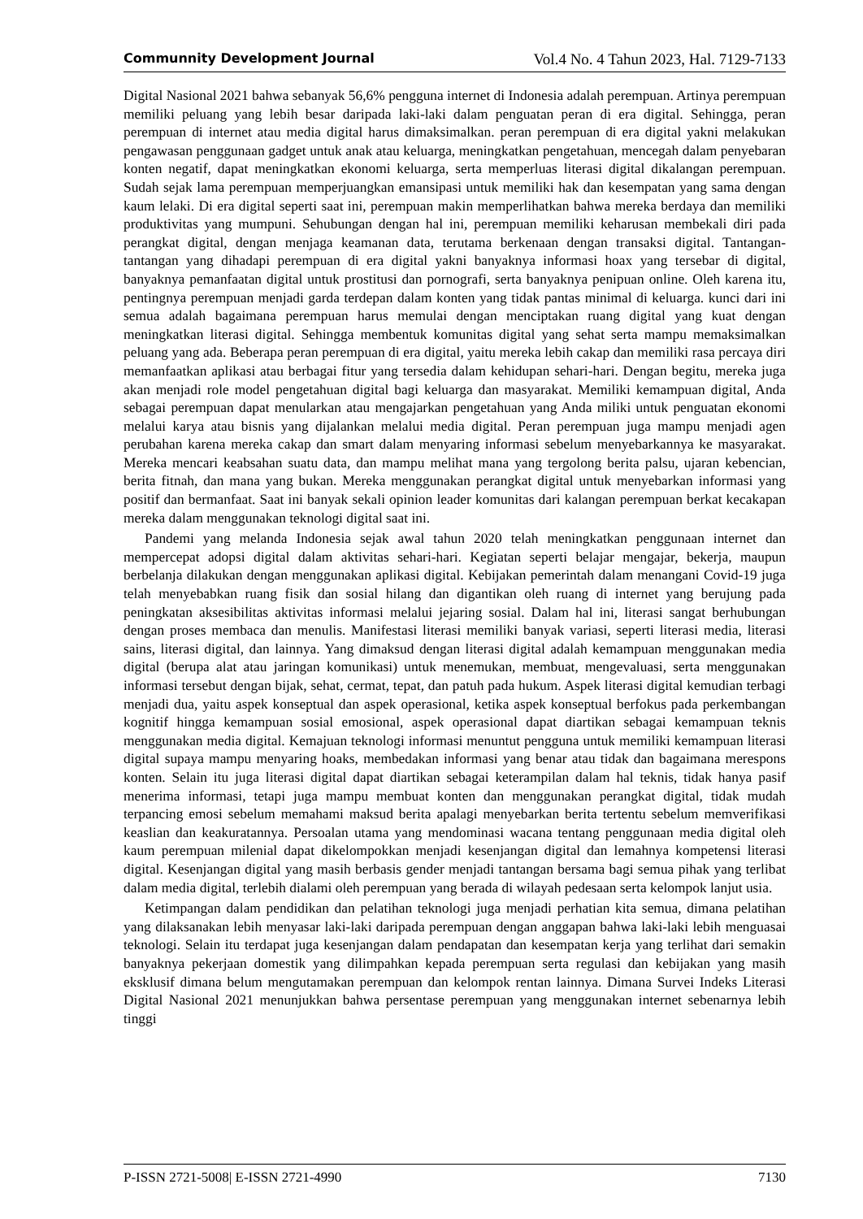Communnity Development Journal Vol.4 No. 4 Tahun 2023, Hal. 7129-7133
Digital Nasional 2021 bahwa sebanyak 56,6% pengguna internet di Indonesia adalah perempuan. Artinya perempuan memiliki peluang yang lebih besar daripada laki-laki dalam penguatan peran di era digital. Sehingga, peran perempuan di internet atau media digital harus dimaksimalkan. peran perempuan di era digital yakni melakukan pengawasan penggunaan gadget untuk anak atau keluarga, meningkatkan pengetahuan, mencegah dalam penyebaran konten negatif, dapat meningkatkan ekonomi keluarga, serta memperluas literasi digital dikalangan perempuan. Sudah sejak lama perempuan memperjuangkan emansipasi untuk memiliki hak dan kesempatan yang sama dengan kaum lelaki. Di era digital seperti saat ini, perempuan makin memperlihatkan bahwa mereka berdaya dan memiliki produktivitas yang mumpuni. Sehubungan dengan hal ini, perempuan memiliki keharusan membekali diri pada perangkat digital, dengan menjaga keamanan data, terutama berkenaan dengan transaksi digital. Tantangan-tantangan yang dihadapi perempuan di era digital yakni banyaknya informasi hoax yang tersebar di digital, banyaknya pemanfaatan digital untuk prostitusi dan pornografi, serta banyaknya penipuan online. Oleh karena itu, pentingnya perempuan menjadi garda terdepan dalam konten yang tidak pantas minimal di keluarga. kunci dari ini semua adalah bagaimana perempuan harus memulai dengan menciptakan ruang digital yang kuat dengan meningkatkan literasi digital. Sehingga membentuk komunitas digital yang sehat serta mampu memaksimalkan peluang yang ada. Beberapa peran perempuan di era digital, yaitu mereka lebih cakap dan memiliki rasa percaya diri memanfaatkan aplikasi atau berbagai fitur yang tersedia dalam kehidupan sehari-hari. Dengan begitu, mereka juga akan menjadi role model pengetahuan digital bagi keluarga dan masyarakat. Memiliki kemampuan digital, Anda sebagai perempuan dapat menularkan atau mengajarkan pengetahuan yang Anda miliki untuk penguatan ekonomi melalui karya atau bisnis yang dijalankan melalui media digital. Peran perempuan juga mampu menjadi agen perubahan karena mereka cakap dan smart dalam menyaring informasi sebelum menyebarkannya ke masyarakat. Mereka mencari keabsahan suatu data, dan mampu melihat mana yang tergolong berita palsu, ujaran kebencian, berita fitnah, dan mana yang bukan. Mereka menggunakan perangkat digital untuk menyebarkan informasi yang positif dan bermanfaat. Saat ini banyak sekali opinion leader komunitas dari kalangan perempuan berkat kecakapan mereka dalam menggunakan teknologi digital saat ini.
Pandemi yang melanda Indonesia sejak awal tahun 2020 telah meningkatkan penggunaan internet dan mempercepat adopsi digital dalam aktivitas sehari-hari. Kegiatan seperti belajar mengajar, bekerja, maupun berbelanja dilakukan dengan menggunakan aplikasi digital. Kebijakan pemerintah dalam menangani Covid-19 juga telah menyebabkan ruang fisik dan sosial hilang dan digantikan oleh ruang di internet yang berujung pada peningkatan aksesibilitas aktivitas informasi melalui jejaring sosial. Dalam hal ini, literasi sangat berhubungan dengan proses membaca dan menulis. Manifestasi literasi memiliki banyak variasi, seperti literasi media, literasi sains, literasi digital, dan lainnya. Yang dimaksud dengan literasi digital adalah kemampuan menggunakan media digital (berupa alat atau jaringan komunikasi) untuk menemukan, membuat, mengevaluasi, serta menggunakan informasi tersebut dengan bijak, sehat, cermat, tepat, dan patuh pada hukum. Aspek literasi digital kemudian terbagi menjadi dua, yaitu aspek konseptual dan aspek operasional, ketika aspek konseptual berfokus pada perkembangan kognitif hingga kemampuan sosial emosional, aspek operasional dapat diartikan sebagai kemampuan teknis menggunakan media digital. Kemajuan teknologi informasi menuntut pengguna untuk memiliki kemampuan literasi digital supaya mampu menyaring hoaks, membedakan informasi yang benar atau tidak dan bagaimana merespons konten. Selain itu juga literasi digital dapat diartikan sebagai keterampilan dalam hal teknis, tidak hanya pasif menerima informasi, tetapi juga mampu membuat konten dan menggunakan perangkat digital, tidak mudah terpancing emosi sebelum memahami maksud berita apalagi menyebarkan berita tertentu sebelum memverifikasi keaslian dan keakuratannya. Persoalan utama yang mendominasi wacana tentang penggunaan media digital oleh kaum perempuan milenial dapat dikelompokkan menjadi kesenjangan digital dan lemahnya kompetensi literasi digital. Kesenjangan digital yang masih berbasis gender menjadi tantangan bersama bagi semua pihak yang terlibat dalam media digital, terlebih dialami oleh perempuan yang berada di wilayah pedesaan serta kelompok lanjut usia.
Ketimpangan dalam pendidikan dan pelatihan teknologi juga menjadi perhatian kita semua, dimana pelatihan yang dilaksanakan lebih menyasar laki-laki daripada perempuan dengan anggapan bahwa laki-laki lebih menguasai teknologi. Selain itu terdapat juga kesenjangan dalam pendapatan dan kesempatan kerja yang terlihat dari semakin banyaknya pekerjaan domestik yang dilimpahkan kepada perempuan serta regulasi dan kebijakan yang masih eksklusif dimana belum mengutamakan perempuan dan kelompok rentan lainnya. Dimana Survei Indeks Literasi Digital Nasional 2021 menunjukkan bahwa persentase perempuan yang menggunakan internet sebenarnya lebih tinggi
P-ISSN 2721-5008| E-ISSN 2721-4990 7130